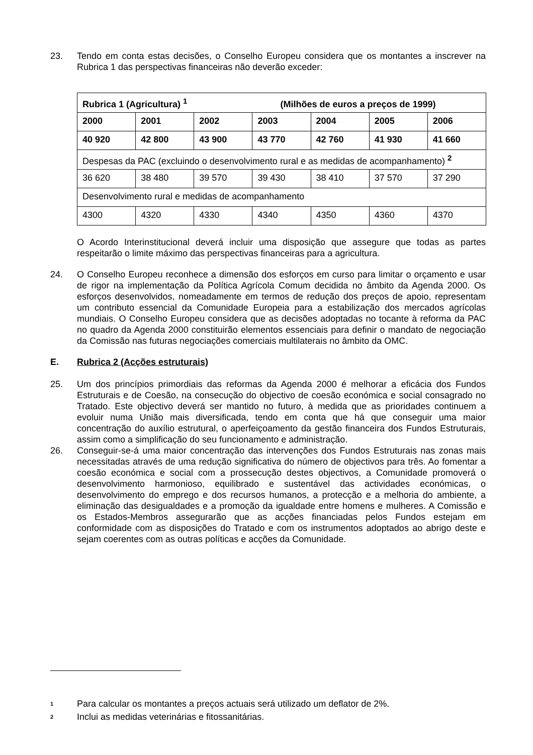23. Tendo em conta estas decisões, o Conselho Europeu considera que os montantes a inscrever na Rubrica 1 das perspectivas financeiras não deverão exceder:
| Rubrica 1 (Agricultura) <sup>1</sup> (Milhões de euros a preços de 1999) | | | | | | |
| 2000 | 2001 | 2002 | 2003 | 2004 | 2005 | 2006 |
| 40 920 | 42 800 | 43 900 | 43 770 | 42 760 | 41 930 | 41 660 |
| Despesas da PAC (excluindo o desenvolvimento rural e as medidas de acompanhamento) <sup>2</sup> | | | | | | |
| 36 620 | 38 480 | 39 570 | 39 430 | 38 410 | 37 570 | 37 290 |
| Desenvolvimento rural e medidas de acompanhamento | | | | | | |
| 4300 | 4320 | 4330 | 4340 | 4350 | 4360 | 4370 |
O Acordo Interinstitucional deverá incluir uma disposição que assegure que todas as partes respeitarão o limite máximo das perspectivas financeiras para a agricultura.
24. O Conselho Europeu reconhece a dimensão dos esforços em curso para limitar o orçamento e usar de rigor na implementação da Política Agrícola Comum decidida no âmbito da Agenda 2000. Os esforços desenvolvidos, nomeadamente em termos de redução dos preços de apoio, representam um contributo essencial da Comunidade Europeia para a estabilização dos mercados agrícolas mundiais. O Conselho Europeu considera que as decisões adoptadas no tocante à reforma da PAC no quadro da Agenda 2000 constituirão elementos essenciais para definir o mandato de negociação da Comissão nas futuras negociações comerciais multilaterais no âmbito da OMC.
E. Rubrica 2 (Acções estruturais)
25. Um dos princípios primordiais das reformas da Agenda 2000 é melhorar a eficácia dos Fundos Estruturais e de Coesão, na consecução do objectivo de coesão económica e social consagrado no Tratado. Este objectivo deverá ser mantido no futuro, à medida que as prioridades continuem a evoluir numa União mais diversificada, tendo em conta que há que conseguir uma maior concentração do auxílio estrutural, o aperfeiçoamento da gestão financeira dos Fundos Estruturais, assim como a simplificação do seu funcionamento e administração.
26. Conseguir-se-á uma maior concentração das intervenções dos Fundos Estruturais nas zonas mais necessitadas através de uma redução significativa do número de objectivos para três. Ao fomentar a coesão económica e social com a prossecução destes objectivos, a Comunidade promoverá o desenvolvimento harmonioso, equilibrado e sustentável das actividades económicas, o desenvolvimento do emprego e dos recursos humanos, a protecção e a melhoria do ambiente, a eliminação das desigualdades e a promoção da igualdade entre homens e mulheres. A Comissão e os Estados-Membros assegurarão que as acções financiadas pelos Fundos estejam em conformidade com as disposições do Tratado e com os instrumentos adoptados ao abrigo deste e sejam coerentes com as outras políticas e acções da Comunidade.
1
Para calcular os montantes a preços actuais será utilizado um deflator de 2%.
2
Inclui as medidas veterinárias e fitossanitárias.